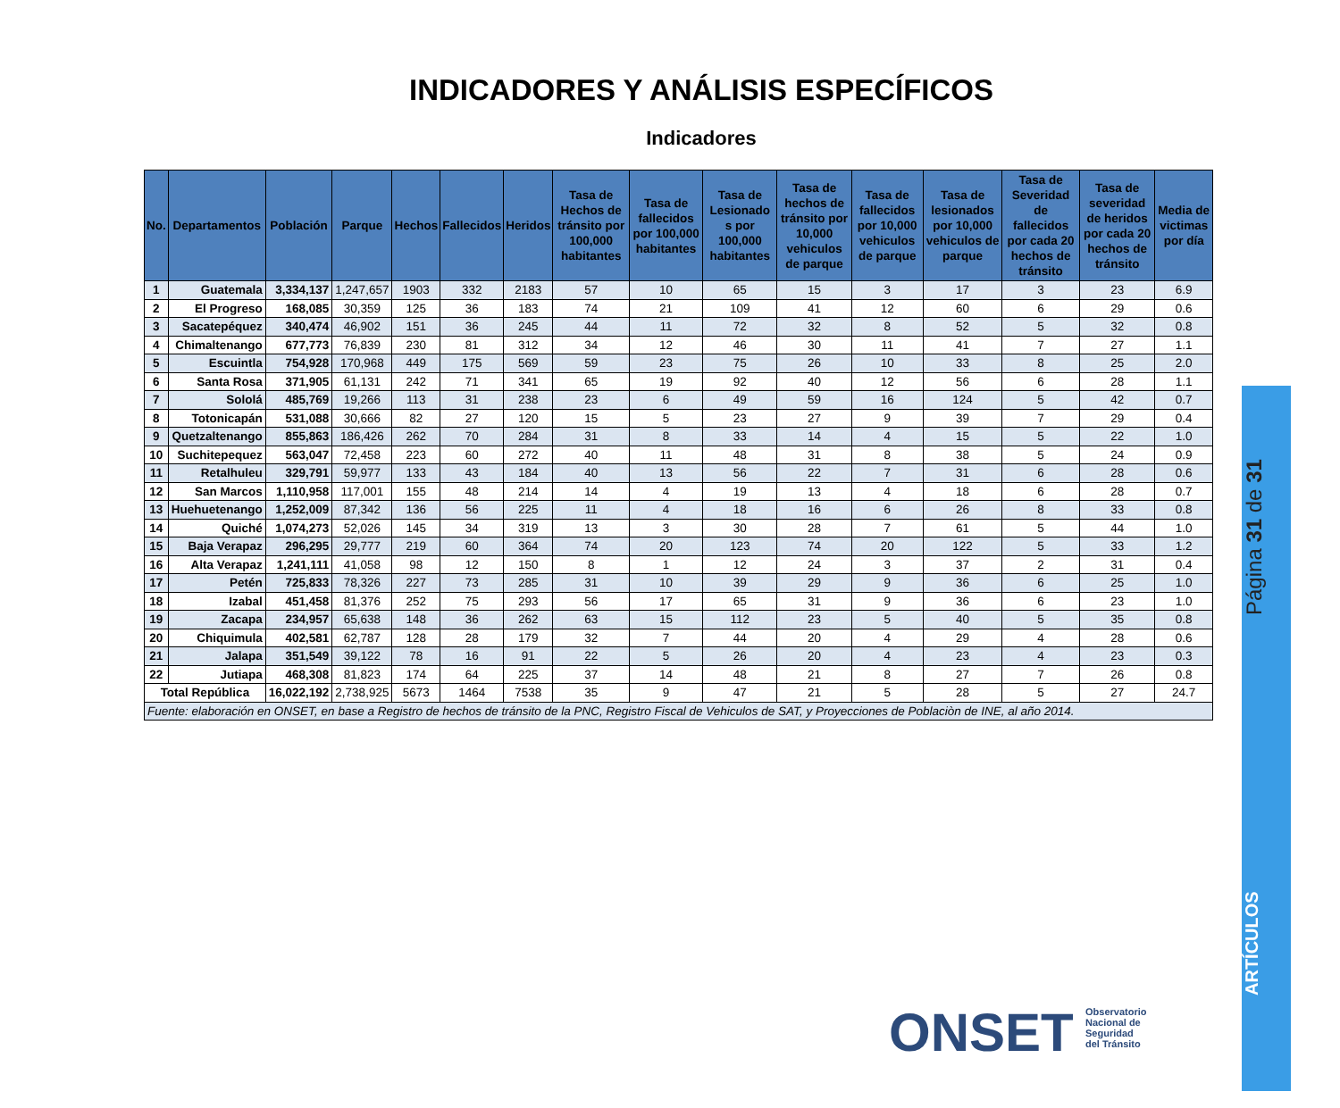INDICADORES Y ANÁLISIS ESPECÍFICOS
Indicadores
| No. | Departamentos | Población | Parque | Hechos | Fallecidos | Heridos | Tasa de Hechos de tránsito por 100,000 habitantes | Tasa de fallecidos por 100,000 habitantes | Tasa de Lesionado s por 100,000 habitantes | Tasa de hechos de tránsito por 10,000 vehiculos de parque | Tasa de fallecidos por 10,000 vehiculos de parque | Tasa de lesionados por 10,000 vehiculos de parque | Tasa de Severidad de fallecidos por cada 20 hechos de tránsito | Tasa de severidad de heridos por cada 20 hechos de tránsito | Media de victimas por día |
| --- | --- | --- | --- | --- | --- | --- | --- | --- | --- | --- | --- | --- | --- | --- | --- |
| 1 | Guatemala | 3,334,137 | 1,247,657 | 1903 | 332 | 2183 | 57 | 10 | 65 | 15 | 3 | 17 | 3 | 23 | 6.9 |
| 2 | El Progreso | 168,085 | 30,359 | 125 | 36 | 183 | 74 | 21 | 109 | 41 | 12 | 60 | 6 | 29 | 0.6 |
| 3 | Sacatepéquez | 340,474 | 46,902 | 151 | 36 | 245 | 44 | 11 | 72 | 32 | 8 | 52 | 5 | 32 | 0.8 |
| 4 | Chimaltenango | 677,773 | 76,839 | 230 | 81 | 312 | 34 | 12 | 46 | 30 | 11 | 41 | 7 | 27 | 1.1 |
| 5 | Escuintla | 754,928 | 170,968 | 449 | 175 | 569 | 59 | 23 | 75 | 26 | 10 | 33 | 8 | 25 | 2.0 |
| 6 | Santa Rosa | 371,905 | 61,131 | 242 | 71 | 341 | 65 | 19 | 92 | 40 | 12 | 56 | 6 | 28 | 1.1 |
| 7 | Sololá | 485,769 | 19,266 | 113 | 31 | 238 | 23 | 6 | 49 | 59 | 16 | 124 | 5 | 42 | 0.7 |
| 8 | Totonicapán | 531,088 | 30,666 | 82 | 27 | 120 | 15 | 5 | 23 | 27 | 9 | 39 | 7 | 29 | 0.4 |
| 9 | Quetzaltenango | 855,863 | 186,426 | 262 | 70 | 284 | 31 | 8 | 33 | 14 | 4 | 15 | 5 | 22 | 1.0 |
| 10 | Suchitepequez | 563,047 | 72,458 | 223 | 60 | 272 | 40 | 11 | 48 | 31 | 8 | 38 | 5 | 24 | 0.9 |
| 11 | Retalhuleu | 329,791 | 59,977 | 133 | 43 | 184 | 40 | 13 | 56 | 22 | 7 | 31 | 6 | 28 | 0.6 |
| 12 | San Marcos | 1,110,958 | 117,001 | 155 | 48 | 214 | 14 | 4 | 19 | 13 | 4 | 18 | 6 | 28 | 0.7 |
| 13 | Huehuetenango | 1,252,009 | 87,342 | 136 | 56 | 225 | 11 | 4 | 18 | 16 | 6 | 26 | 8 | 33 | 0.8 |
| 14 | Quiché | 1,074,273 | 52,026 | 145 | 34 | 319 | 13 | 3 | 30 | 28 | 7 | 61 | 5 | 44 | 1.0 |
| 15 | Baja Verapaz | 296,295 | 29,777 | 219 | 60 | 364 | 74 | 20 | 123 | 74 | 20 | 122 | 5 | 33 | 1.2 |
| 16 | Alta Verapaz | 1,241,111 | 41,058 | 98 | 12 | 150 | 8 | 1 | 12 | 24 | 3 | 37 | 2 | 31 | 0.4 |
| 17 | Petén | 725,833 | 78,326 | 227 | 73 | 285 | 31 | 10 | 39 | 29 | 9 | 36 | 6 | 25 | 1.0 |
| 18 | Izabal | 451,458 | 81,376 | 252 | 75 | 293 | 56 | 17 | 65 | 31 | 9 | 36 | 6 | 23 | 1.0 |
| 19 | Zacapa | 234,957 | 65,638 | 148 | 36 | 262 | 63 | 15 | 112 | 23 | 5 | 40 | 5 | 35 | 0.8 |
| 20 | Chiquimula | 402,581 | 62,787 | 128 | 28 | 179 | 32 | 7 | 44 | 20 | 4 | 29 | 4 | 28 | 0.6 |
| 21 | Jalapa | 351,549 | 39,122 | 78 | 16 | 91 | 22 | 5 | 26 | 20 | 4 | 23 | 4 | 23 | 0.3 |
| 22 | Jutiapa | 468,308 | 81,823 | 174 | 64 | 225 | 37 | 14 | 48 | 21 | 8 | 27 | 7 | 26 | 0.8 |
| Total República | | 16,022,192 | 2,738,925 | 5673 | 1464 | 7538 | 35 | 9 | 47 | 21 | 5 | 28 | 5 | 27 | 24.7 |
| Fuente: elaboración en ONSET, en base a Registro de hechos de tránsito de la PNC, Registro Fiscal de Vehiculos de SAT, y Proyecciones de Poblaciòn de INE, al año 2014. | | | | | | | | | | | | | | | |
Página 31 de 31
ARTÍCULOS
ONSET
Observatorio
Nacional de
Seguridad
del Tránsito